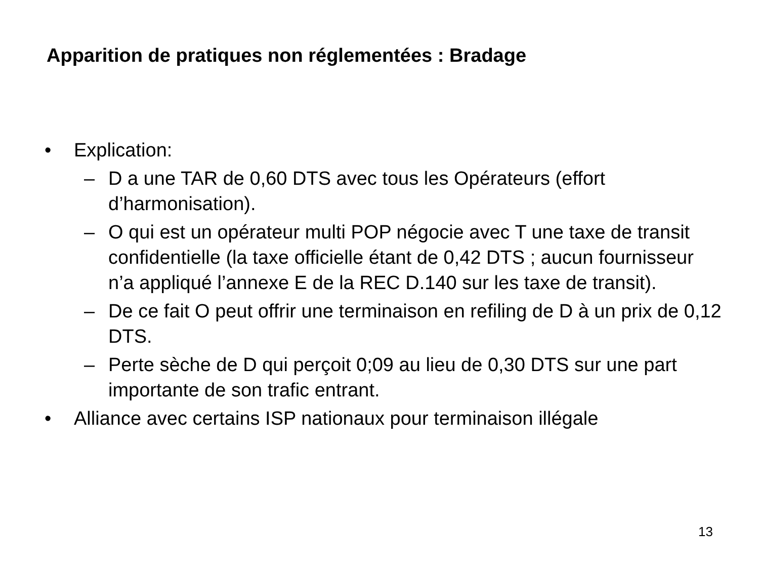Apparition de pratiques non réglementées : Bradage
• Explication:
– D a une TAR de 0,60 DTS avec tous les Opérateurs (effort d’harmonisation).
– O qui est un opérateur multi POP négocie avec T une taxe de transit confidentielle (la taxe officielle étant de 0,42 DTS ; aucun fournisseur n’a appliqué l’annexe E de la REC D.140 sur les taxe de transit).
– De ce fait O peut offrir une terminaison en refiling de D à un prix de 0,12 DTS.
– Perte sèche de D qui perçoit 0;09 au lieu de 0,30 DTS sur une part importante de son trafic entrant.
• Alliance avec certains ISP nationaux pour terminaison illégale
13